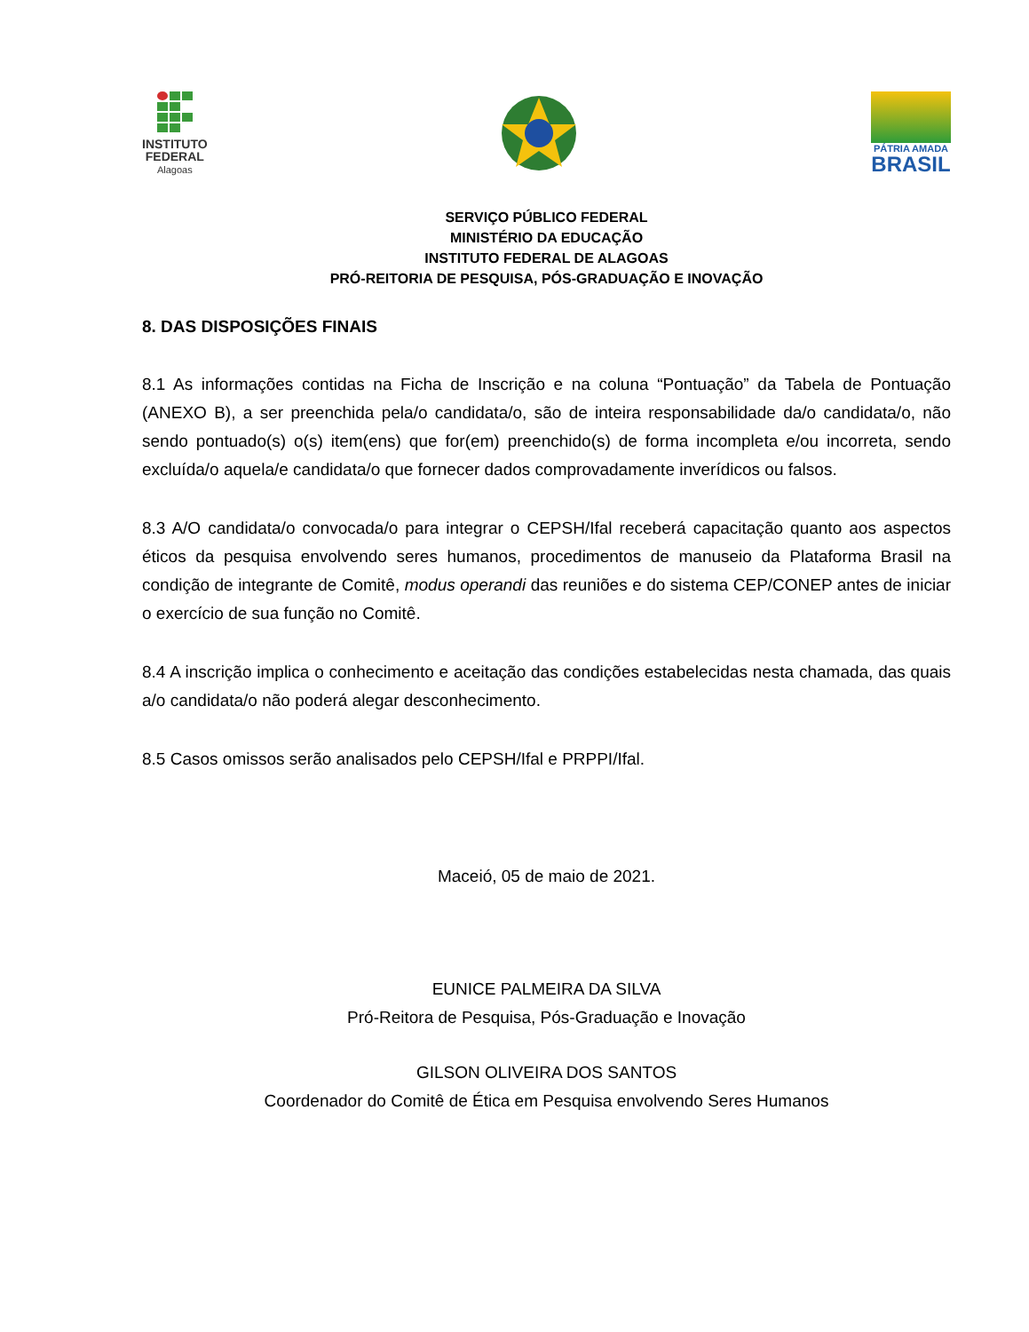INSTITUTO
FEDERAL
Alagoas
PÁTRIA AMADA
BRASIL
SERVIÇO PÚBLICO FEDERAL
MINISTÉRIO DA EDUCAÇÃO
INSTITUTO FEDERAL DE ALAGOAS
PRÓ-REITORIA DE PESQUISA, PÓS-GRADUAÇÃO E INOVAÇÃO
8. DAS DISPOSIÇÕES FINAIS
8.1 As informações contidas na Ficha de Inscrição e na coluna “Pontuação” da Tabela de Pontuação (ANEXO B), a ser preenchida pela/o candidata/o, são de inteira responsabilidade da/o candidata/o, não sendo pontuado(s) o(s) item(ens) que for(em) preenchido(s) de forma incompleta e/ou incorreta, sendo excluída/o aquela/e candidata/o que fornecer dados comprovadamente inverídicos ou falsos.
8.3 A/O candidata/o convocada/o para integrar o CEPSH/Ifal receberá capacitação quanto aos aspectos éticos da pesquisa envolvendo seres humanos, procedimentos de manuseio da Plataforma Brasil na condição de integrante de Comitê, modus operandi das reuniões e do sistema CEP/CONEP antes de iniciar o exercício de sua função no Comitê.
8.4 A inscrição implica o conhecimento e aceitação das condições estabelecidas nesta chamada, das quais a/o candidata/o não poderá alegar desconhecimento.
8.5 Casos omissos serão analisados pelo CEPSH/Ifal e PRPPI/Ifal.
Maceió, 05 de maio de 2021.
EUNICE PALMEIRA DA SILVA
Pró-Reitora de Pesquisa, Pós-Graduação e Inovação
GILSON OLIVEIRA DOS SANTOS
Coordenador do Comitê de Ética em Pesquisa envolvendo Seres Humanos